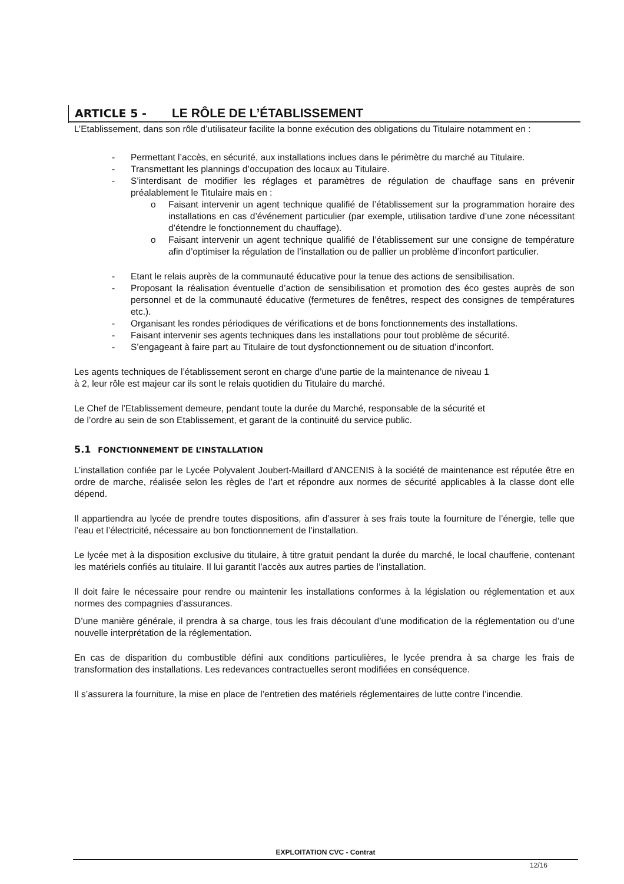ARTICLE 5 - LE RÔLE DE L’ÉTABLISSEMENT
L’Etablissement, dans son rôle d’utilisateur facilite la bonne exécution des obligations du Titulaire notamment en :
- Permettant l’accès, en sécurité, aux installations inclues dans le périmètre du marché au Titulaire.
- Transmettant les plannings d’occupation des locaux au Titulaire.
- S’interdisant de modifier les réglages et paramètres de régulation de chauffage sans en prévenir préalablement le Titulaire mais en :
o Faisant intervenir un agent technique qualifié de l’établissement sur la programmation horaire des installations en cas d’événement particulier (par exemple, utilisation tardive d’une zone nécessitant d’étendre le fonctionnement du chauffage).
o Faisant intervenir un agent technique qualifié de l’établissement sur une consigne de température afin d’optimiser la régulation de l’installation ou de pallier un problème d’inconfort particulier.
- Etant le relais auprès de la communauté éducative pour la tenue des actions de sensibilisation.
- Proposant la réalisation éventuelle d’action de sensibilisation et promotion des éco gestes auprès de son personnel et de la communauté éducative (fermetures de fenêtres, respect des consignes de températures etc.).
- Organisant les rondes périodiques de vérifications et de bons fonctionnements des installations.
- Faisant intervenir ses agents techniques dans les installations pour tout problème de sécurité.
- S’engageant à faire part au Titulaire de tout dysfonctionnement ou de situation d’inconfort.
Les agents techniques de l’établissement seront en charge d’une partie de la maintenance de niveau 1
à 2, leur rôle est majeur car ils sont le relais quotidien du Titulaire du marché.
Le Chef de l’Etablissement demeure, pendant toute la durée du Marché, responsable de la sécurité et
de l’ordre au sein de son Etablissement, et garant de la continuité du service public.
5.1 FONCTIONNEMENT DE L’INSTALLATION
L’installation confiée par le Lycée Polyvalent Joubert-Maillard d’ANCENIS à la société de maintenance est réputée être en ordre de marche, réalisée selon les règles de l’art et répondre aux normes de sécurité applicables à la classe dont elle dépend.
Il appartiendra au lycée de prendre toutes dispositions, afin d’assurer à ses frais toute la fourniture de l’énergie, telle que l’eau et l’électricité, nécessaire au bon fonctionnement de l’installation.
Le lycée met à la disposition exclusive du titulaire, à titre gratuit pendant la durée du marché, le local chaufferie, contenant les matériels confiés au titulaire. Il lui garantit l’accès aux autres parties de l’installation.
Il doit faire le nécessaire pour rendre ou maintenir les installations conformes à la législation ou réglementation et aux normes des compagnies d’assurances.
D’une manière générale, il prendra à sa charge, tous les frais découlant d’une modification de la réglementation ou d’une nouvelle interprétation de la réglementation.
En cas de disparition du combustible défini aux conditions particulières, le lycée prendra à sa charge les frais de transformation des installations. Les redevances contractuelles seront modifiées en conséquence.
Il s’assurera la fourniture, la mise en place de l’entretien des matériels réglementaires de lutte contre l’incendie.
EXPLOITATION CVC - Contrat
12/16